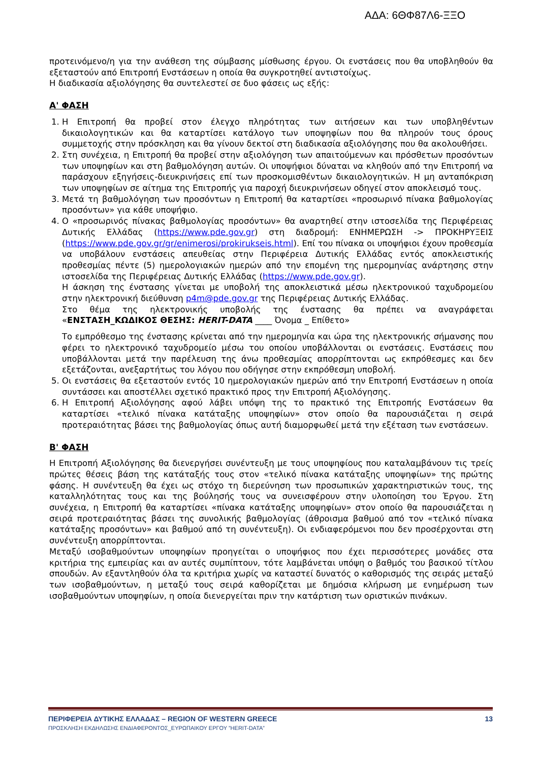ΑΔΑ: 6ΘΦ87Λ6-ΞΞΟ
προτεινόμενο/η για την ανάθεση της σύμβασης μίσθωσης έργου. Οι ενστάσεις που θα υποβληθούν θα εξεταστούν από Επιτροπή Ενστάσεων η οποία θα συγκροτηθεί αντιστοίχως.
Η διαδικασία αξιολόγησης θα συντελεστεί σε δυο φάσεις ως εξής:
Α' ΦΑΣΗ
1. Η Επιτροπή θα προβεί στον έλεγχο πληρότητας των αιτήσεων και των υποβληθέντων δικαιολογητικών και θα καταρτίσει κατάλογο των υποψηφίων που θα πληρούν τους όρους συμμετοχής στην πρόσκληση και θα γίνουν δεκτοί στη διαδικασία αξιολόγησης που θα ακολουθήσει.
2. Στη συνέχεια, η Επιτροπή θα προβεί στην αξιολόγηση των απαιτούμενων και πρόσθετων προσόντων των υποψηφίων και στη βαθμολόγηση αυτών. Οι υποψήφιοι δύναται να κληθούν από την Επιτροπή να παράσχουν εξηγήσεις-διευκρινήσεις επί των προσκομισθέντων δικαιολογητικών. Η μη ανταπόκριση των υποψηφίων σε αίτημα της Επιτροπής για παροχή διευκρινήσεων οδηγεί στον αποκλεισμό τους.
3. Μετά τη βαθμολόγηση των προσόντων η Επιτροπή θα καταρτίσει «προσωρινό πίνακα βαθμολογίας προσόντων» για κάθε υποψήφιο.
4. Ο «προσωρινός πίνακας βαθμολογίας προσόντων» θα αναρτηθεί στην ιστοσελίδα της Περιφέρειας Δυτικής Ελλάδας (https://www.pde.gov.gr) στη διαδρομή: ΕΝΗΜΕΡΩΣΗ -> ΠΡΟΚΗΡΥΞΕΙΣ (https://www.pde.gov.gr/gr/enimerosi/prokirukseis.html). Επί του πίνακα οι υποψήφιοι έχουν προθεσμία να υποβάλουν ενστάσεις απευθείας στην Περιφέρεια Δυτικής Ελλάδας εντός αποκλειστικής προθεσμίας πέντε (5) ημερολογιακών ημερών από την επομένη της ημερομηνίας ανάρτησης στην ιστοσελίδα της Περιφέρειας Δυτικής Ελλάδας (https://www.pde.gov.gr).
Η άσκηση της ένστασης γίνεται με υποβολή της αποκλειστικά μέσω ηλεκτρονικού ταχυδρομείου στην ηλεκτρονική διεύθυνση p4m@pde.gov.gr της Περιφέρειας Δυτικής Ελλάδας.
Στο θέμα της ηλεκτρονικής υποβολής της ένστασης θα πρέπει να αναγράφεται «ΕΝΣΤΑΣΗ_ΚΩΔΙΚΟΣ ΘΕΣΗΣ: HERIT-DATA ____ Όνομα _ Επίθετο»
Το εμπρόθεσμο της ένστασης κρίνεται από την ημερομηνία και ώρα της ηλεκτρονικής σήμανσης που φέρει το ηλεκτρονικό ταχυδρομείο μέσω του οποίου υποβάλλονται οι ενστάσεις. Ενστάσεις που υποβάλλονται μετά την παρέλευση της άνω προθεσμίας απορρίπτονται ως εκπρόθεσμες και δεν εξετάζονται, ανεξαρτήτως του λόγου που οδήγησε στην εκπρόθεσμη υποβολή.
5. Οι ενστάσεις θα εξεταστούν εντός 10 ημερολογιακών ημερών από την Επιτροπή Ενστάσεων η οποία συντάσσει και αποστέλλει σχετικό πρακτικό προς την Επιτροπή Αξιολόγησης.
6. Η Επιτροπή Αξιολόγησης αφού λάβει υπόψη της το πρακτικό της Επιτροπής Ενστάσεων θα καταρτίσει «τελικό πίνακα κατάταξης υποψηφίων» στον οποίο θα παρουσιάζεται η σειρά προτεραιότητας βάσει της βαθμολογίας όπως αυτή διαμορφωθεί μετά την εξέταση των ενστάσεων.
Β' ΦΑΣΗ
Η Επιτροπή Αξιολόγησης θα διενεργήσει συνέντευξη με τους υποψηφίους που καταλαμβάνουν τις τρείς πρώτες θέσεις βάση της κατάταξής τους στον «τελικό πίνακα κατάταξης υποψηφίων» της πρώτης φάσης. Η συνέντευξη θα έχει ως στόχο τη διερεύνηση των προσωπικών χαρακτηριστικών τους, της καταλληλότητας τους και της βούλησής τους να συνεισφέρουν στην υλοποίηση του Έργου. Στη συνέχεια, η Επιτροπή θα καταρτίσει «πίνακα κατάταξης υποψηφίων» στον οποίο θα παρουσιάζεται η σειρά προτεραιότητας βάσει της συνολικής βαθμολογίας (άθροισμα βαθμού από τον «τελικό πίνακα κατάταξης προσόντων» και βαθμού από τη συνέντευξη). Οι ενδιαφερόμενοι που δεν προσέρχονται στη συνέντευξη απορρίπτονται.
Μεταξύ ισοβαθμούντων υποψηφίων προηγείται ο υποψήφιος που έχει περισσότερες μονάδες στα κριτήρια της εμπειρίας και αν αυτές συμπίπτουν, τότε λαμβάνεται υπόψη ο βαθμός του βασικού τίτλου σπουδών. Αν εξαντληθούν όλα τα κριτήρια χωρίς να καταστεί δυνατός ο καθορισμός της σειράς μεταξύ των ισοβαθμούντων, η μεταξύ τους σειρά καθορίζεται με δημόσια κλήρωση με ενημέρωση των ισοβαθμούντων υποψηφίων, η οποία διενεργείται πριν την κατάρτιση των οριστικών πινάκων.
ΠΕΡΙΦΕΡΕΙΑ ΔΥΤΙΚΗΣ ΕΛΛΑΔΑΣ – REGION OF WESTERN GREECE 13
ΠΡΟΣΚΛΗΣΗ ΕΚΔΗΛΩΣΗΣ ΕΝΔΙΑΦΕΡΟΝΤΟΣ_ΕΥΡΩΠΑΙΚΟΥ ΕΡΓΟΥ ”HERIT-DATA”